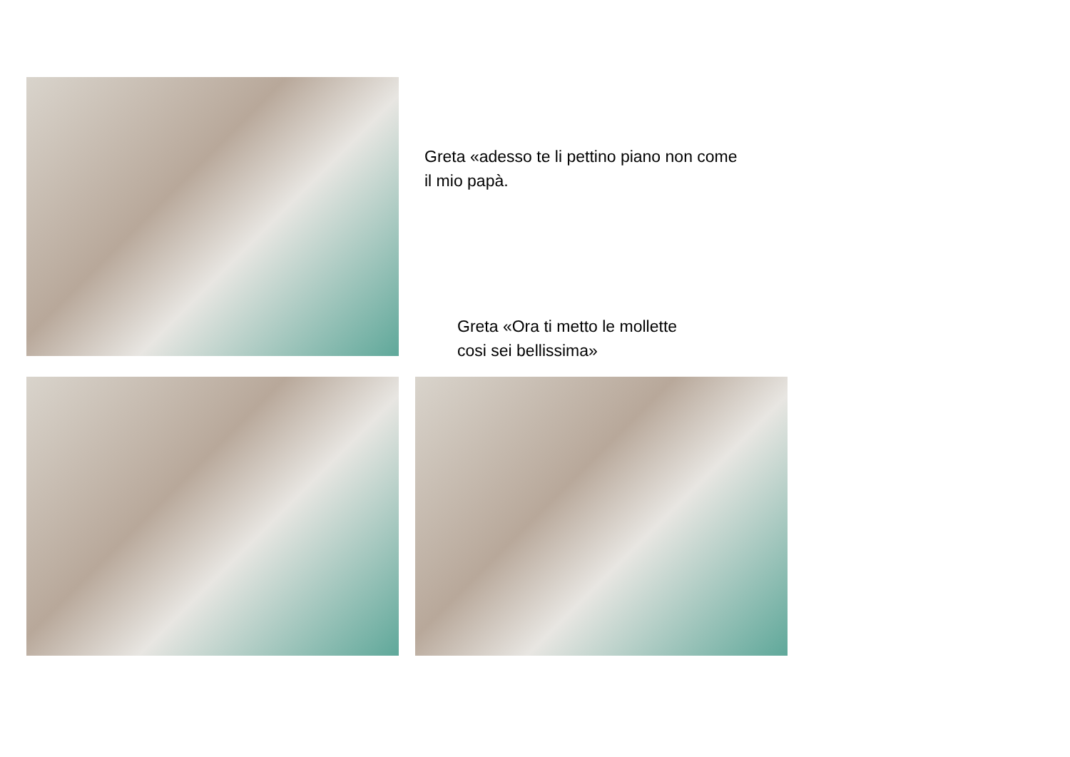Greta «adesso te li pettino piano non come il mio papà.
Greta «Ora ti metto le mollette cosi sei bellissima»